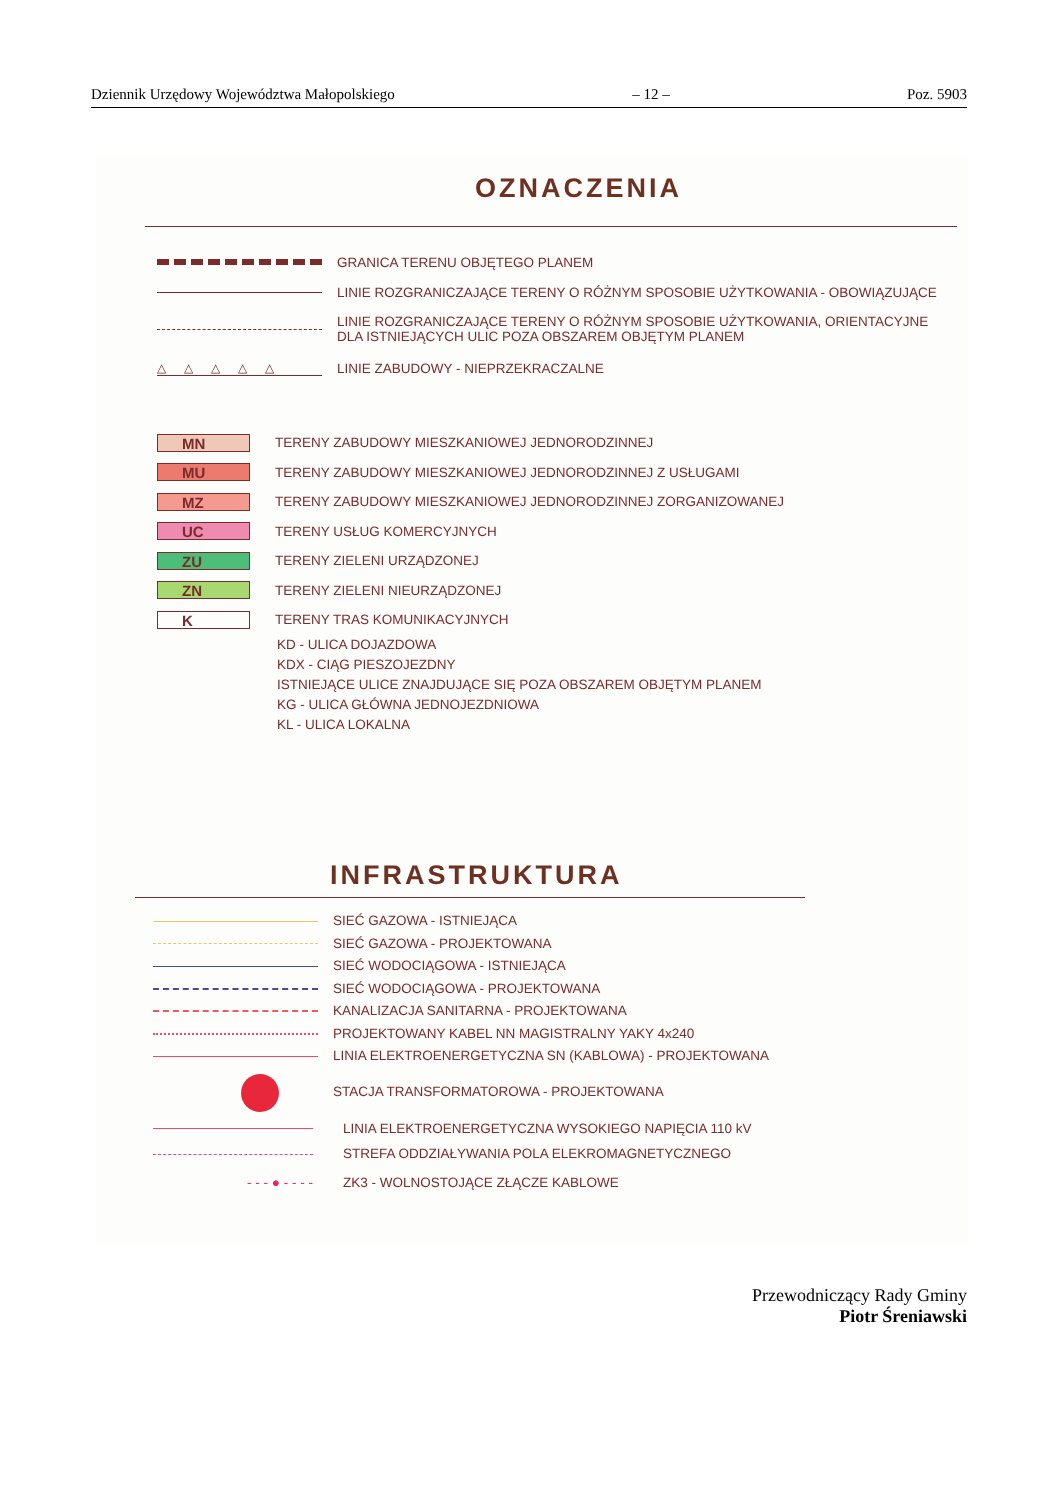Dziennik Urzędowy Województwa Małopolskiego – 12 – Poz. 5903
OZNACZENIA
GRANICA TERENU OBJĘTEGO PLANEM
LINIE ROZGRANICZAJĄCE TERENY O RÓŻNYM SPOSOBIE UŻYTKOWANIA - OBOWIĄZUJĄCE
LINIE ROZGRANICZAJĄCE TERENY O RÓŻNYM SPOSOBIE UŻYTKOWANIA, ORIENTACYJNE
DLA ISTNIEJĄCYCH ULIC POZA OBSZAREM OBJĘTYM PLANEM
△△△△△
LINIE ZABUDOWY - NIEPRZEKRACZALNE
MN
TERENY ZABUDOWY MIESZKANIOWEJ JEDNORODZINNEJ
MU
TERENY ZABUDOWY MIESZKANIOWEJ JEDNORODZINNEJ Z USŁUGAMI
MZ
TERENY ZABUDOWY MIESZKANIOWEJ JEDNORODZINNEJ ZORGANIZOWANEJ
UC
TERENY USŁUG KOMERCYJNYCH
ZU
TERENY ZIELENI URZĄDZONEJ
ZN
TERENY ZIELENI NIEURZĄDZONEJ
K
TERENY TRAS KOMUNIKACYJNYCH
KD - ULICA DOJAZDOWA
KDX - CIĄG PIESZOJEZDNY
ISTNIEJĄCE ULICE ZNAJDUJĄCE SIĘ POZA OBSZAREM OBJĘTYM PLANEM
KG - ULICA GŁÓWNA JEDNOJEZDNIOWA
KL - ULICA LOKALNA
INFRASTRUKTURA
SIEĆ GAZOWA - ISTNIEJĄCA
SIEĆ GAZOWA - PROJEKTOWANA
SIEĆ WODOCIĄGOWA - ISTNIEJĄCA
SIEĆ WODOCIĄGOWA - PROJEKTOWANA
KANALIZACJA SANITARNA - PROJEKTOWANA
PROJEKTOWANY KABEL NN MAGISTRALNY YAKY 4x240
LINIA ELEKTROENERGETYCZNA SN (KABLOWA) - PROJEKTOWANA
STACJA TRANSFORMATOROWA - PROJEKTOWANA
LINIA ELEKTROENERGETYCZNA WYSOKIEGO NAPIĘCIA 110 kV
STREFA ODDZIAŁYWANIA POLA ELEKROMAGNETYCZNEGO
- - - ● - - - -
ZK3 - WOLNOSTOJĄCE ZŁĄCZE KABLOWE
Przewodniczący Rady Gminy
Piotr Śreniawski